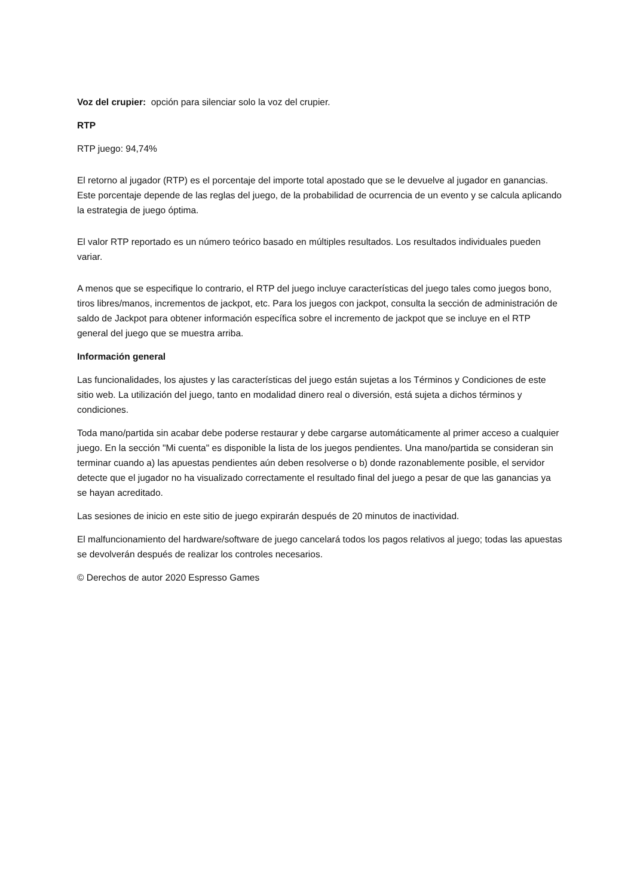Voz del crupier: opción para silenciar solo la voz del crupier.
RTP
RTP juego: 94,74%
El retorno al jugador (RTP) es el porcentaje del importe total apostado que se le devuelve al jugador en ganancias. Este porcentaje depende de las reglas del juego, de la probabilidad de ocurrencia de un evento y se calcula aplicando la estrategia de juego óptima.
El valor RTP reportado es un número teórico basado en múltiples resultados. Los resultados individuales pueden variar.
A menos que se especifique lo contrario, el RTP del juego incluye características del juego tales como juegos bono, tiros libres/manos, incrementos de jackpot, etc. Para los juegos con jackpot, consulta la sección de administración de saldo de Jackpot para obtener información específica sobre el incremento de jackpot que se incluye en el RTP general del juego que se muestra arriba.
Información general
Las funcionalidades, los ajustes y las características del juego están sujetas a los Términos y Condiciones de este sitio web. La utilización del juego, tanto en modalidad dinero real o diversión, está sujeta a dichos términos y condiciones.
Toda mano/partida sin acabar debe poderse restaurar y debe cargarse automáticamente al primer acceso a cualquier juego. En la sección "Mi cuenta" es disponible la lista de los juegos pendientes. Una mano/partida se consideran sin terminar cuando a) las apuestas pendientes aún deben resolverse o b) donde razonablemente posible, el servidor detecte que el jugador no ha visualizado correctamente el resultado final del juego a pesar de que las ganancias ya se hayan acreditado.
Las sesiones de inicio en este sitio de juego expirarán después de 20 minutos de inactividad.
El malfuncionamiento del hardware/software de juego cancelará todos los pagos relativos al juego; todas las apuestas se devolverán después de realizar los controles necesarios.
© Derechos de autor 2020 Espresso Games